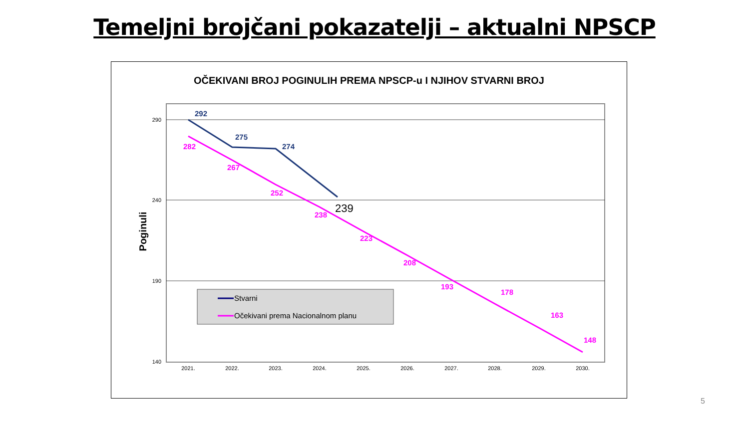Temeljni brojčani pokazatelji – aktualni NPSCP
OČEKIVANI BROJ POGINULIH PREMA NPSCP-u I NJIHOV STVARNI BROJ
290
240
190
140
Poginuli
2021.
2022.
2023.
2024.
2025.
2026.
2027.
2028.
2029.
2030.
282
267
252
238
223
208
193
178
163
148
292
275
274
239
Stvarni
Očekivani prema Nacionalnom planu
5